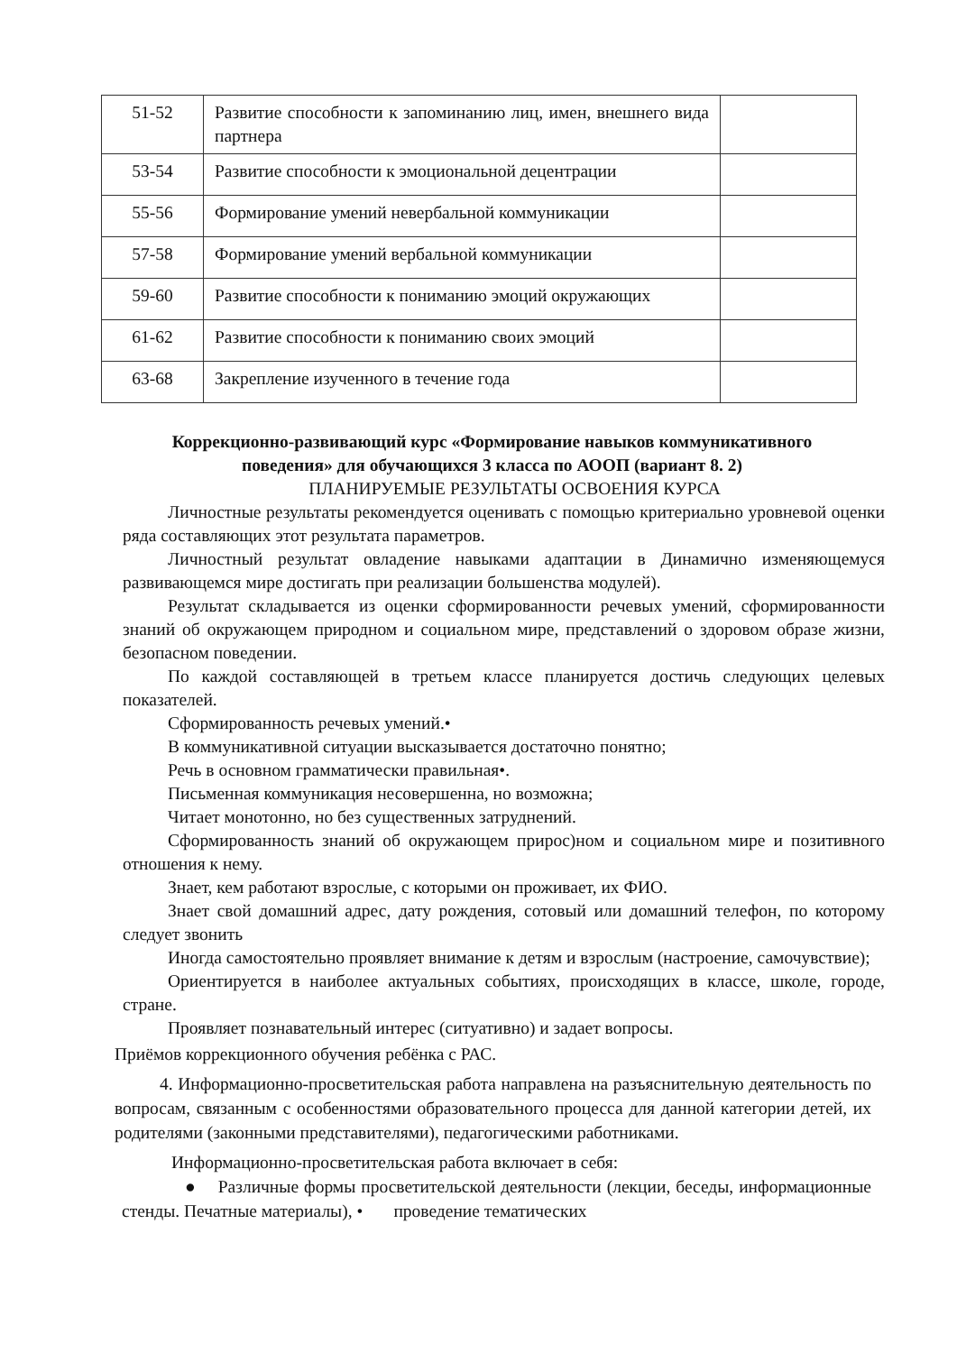| 51-52 | Развитие способности к запоминанию лиц, имен, внешнего вида партнера | |
| 53-54 | Развитие способности к эмоциональной децентрации | |
| 55-56 | Формирование умений невербальной коммуникации | |
| 57-58 | Формирование умений вербальной коммуникации | |
| 59-60 | Развитие способности к пониманию эмоций окружающих | |
| 61-62 | Развитие способности к пониманию своих эмоций | |
| 63-68 | Закрепление изученного в течение года | |
Коррекционно-развивающий курс «Формирование навыков коммуникативного поведения» для обучающихся 3 класса по АООП (вариант 8. 2)
ПЛАНИРУЕМЫЕ РЕЗУЛЬТАТЫ ОСВОЕНИЯ КУРСА
Личностные результаты рекомендуется оценивать с помощью критериально уровневой оценки ряда составляющих этот результата параметров.
Личностный результат овладение навыками адаптации в Динамично изменяющемуся развивающемся мире достигать при реализации большенства модулей).
Результат складывается из оценки сформированности речевых умений, сформированности знаний об окружающем природном и социальном мире, представлений о здоровом образе жизни, безопасном поведении.
По каждой составляющей в третьем классе планируется достичь следующих целевых показателей.
Сформированность речевых умений.•
В коммуникативной ситуации высказывается достаточно понятно;
Речь в основном грамматически правильная•.
Письменная коммуникация несовершенна, но возможна;
Читает монотонно, но без существенных затруднений.
Сформированность знаний об окружающем приpoс)ном и социальном мире и позитивного отношения к нему.
Знает, кем работают взрослые, с которыми он проживает, их ФИО.
Знает свой домашний адрес, дату рождения, сотовый или домашний телефон, по которому следует звонить
Иногда самостоятельно проявляет внимание к детям и взрослым (настроение, самочувствие);
Ориентируется в наиболее актуальных событиях, происходящих в классе, школе, городе, стране.
Проявляет познавательный интерес (ситуативно) и задает вопросы.
Приёмов коррекционного обучения ребёнка с РАС.
4. Информационно-просветительская работа направлена на разъяснительную деятельность по вопросам, связанным с особенностями образовательного процесса для данной категории детей, их родителями (законными представителями), педагогическими работниками.
Информационно-просветительская работа включает в себя:
● Различные формы просветительской деятельности (лекции, беседы, информационные стенды. Печатные материалы), • проведение тематических